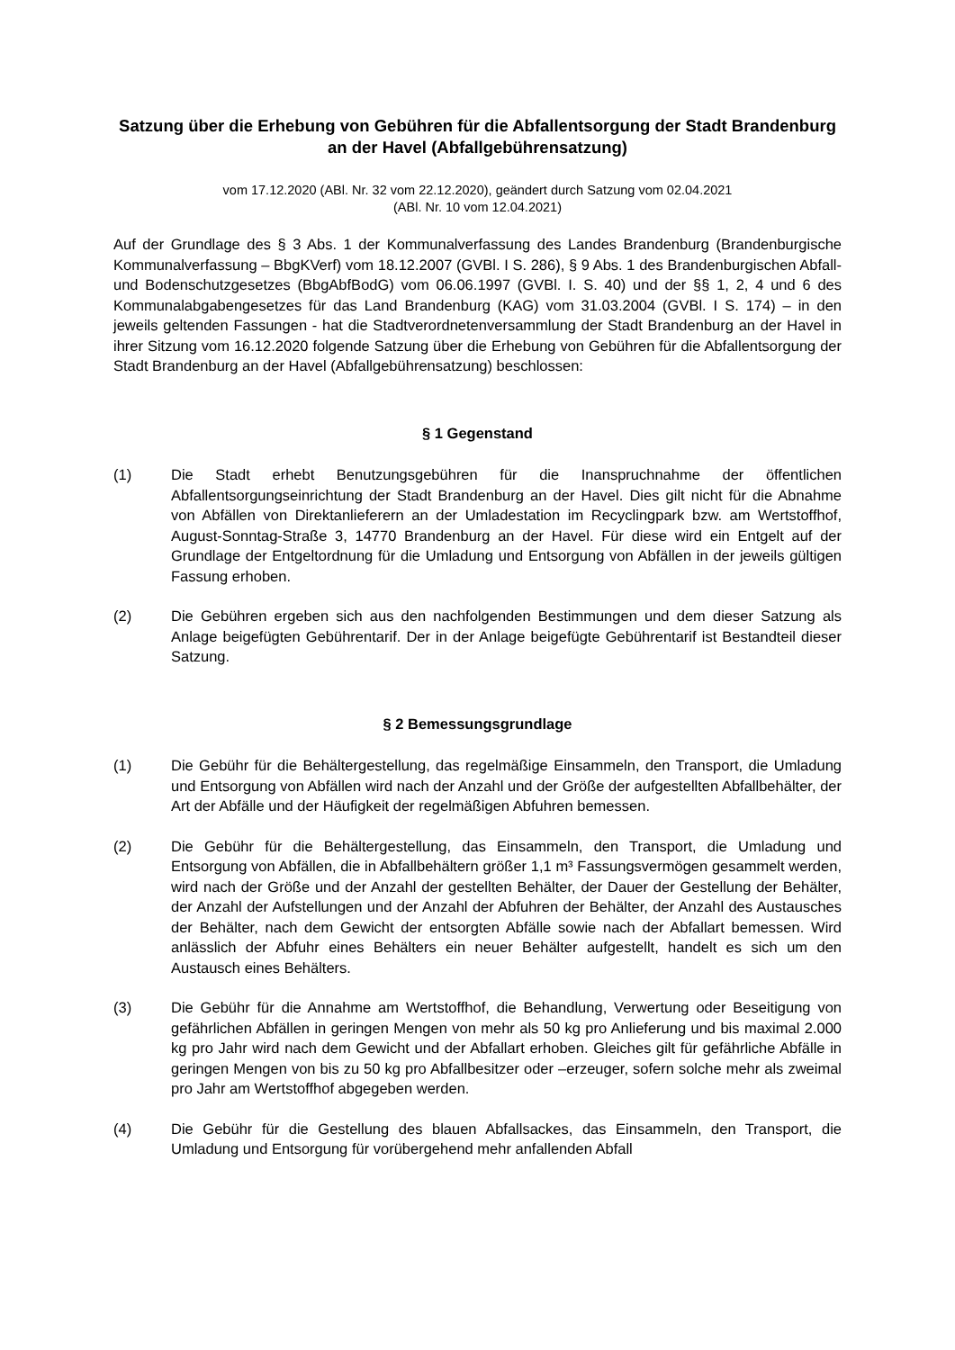Satzung über die Erhebung von Gebühren für die Abfallentsorgung der Stadt Brandenburg an der Havel (Abfallgebührensatzung)
vom 17.12.2020 (ABl. Nr. 32 vom 22.12.2020), geändert durch Satzung vom 02.04.2021
(ABl. Nr. 10 vom 12.04.2021)
Auf der Grundlage des § 3 Abs. 1 der Kommunalverfassung des Landes Brandenburg (Brandenburgische Kommunalverfassung – BbgKVerf) vom 18.12.2007 (GVBl. I S. 286), § 9 Abs. 1 des Brandenburgischen Abfall- und Bodenschutzgesetzes (BbgAbfBodG) vom 06.06.1997 (GVBl. I. S. 40) und der §§ 1, 2, 4 und 6 des Kommunalabgabengesetzes für das Land Brandenburg (KAG) vom 31.03.2004 (GVBl. I S. 174) – in den jeweils geltenden Fassungen - hat die Stadtverordnetenversammlung der Stadt Brandenburg an der Havel in ihrer Sitzung vom 16.12.2020 folgende Satzung über die Erhebung von Gebühren für die Abfallentsorgung der Stadt Brandenburg an der Havel (Abfallgebührensatzung) beschlossen:
§ 1 Gegenstand
(1) Die Stadt erhebt Benutzungsgebühren für die Inanspruchnahme der öffentlichen Abfallentsorgungseinrichtung der Stadt Brandenburg an der Havel. Dies gilt nicht für die Abnahme von Abfällen von Direktanlieferern an der Umladestation im Recyclingpark bzw. am Wertstoffhof, August-Sonntag-Straße 3, 14770 Brandenburg an der Havel. Für diese wird ein Entgelt auf der Grundlage der Entgeltordnung für die Umladung und Entsorgung von Abfällen in der jeweils gültigen Fassung erhoben.
(2) Die Gebühren ergeben sich aus den nachfolgenden Bestimmungen und dem dieser Satzung als Anlage beigefügten Gebührentarif. Der in der Anlage beigefügte Gebührentarif ist Bestandteil dieser Satzung.
§ 2 Bemessungsgrundlage
(1) Die Gebühr für die Behältergestellung, das regelmäßige Einsammeln, den Transport, die Umladung und Entsorgung von Abfällen wird nach der Anzahl und der Größe der aufgestellten Abfallbehälter, der Art der Abfälle und der Häufigkeit der regelmäßigen Abfuhren bemessen.
(2) Die Gebühr für die Behältergestellung, das Einsammeln, den Transport, die Umladung und Entsorgung von Abfällen, die in Abfallbehältern größer 1,1 m³ Fassungsvermögen gesammelt werden, wird nach der Größe und der Anzahl der gestellten Behälter, der Dauer der Gestellung der Behälter, der Anzahl der Aufstellungen und der Anzahl der Abfuhren der Behälter, der Anzahl des Austausches der Behälter, nach dem Gewicht der entsorgten Abfälle sowie nach der Abfallart bemessen. Wird anlässlich der Abfuhr eines Behälters ein neuer Behälter aufgestellt, handelt es sich um den Austausch eines Behälters.
(3) Die Gebühr für die Annahme am Wertstoffhof, die Behandlung, Verwertung oder Beseitigung von gefährlichen Abfällen in geringen Mengen von mehr als 50 kg pro Anlieferung und bis maximal 2.000 kg pro Jahr wird nach dem Gewicht und der Abfallart erhoben. Gleiches gilt für gefährliche Abfälle in geringen Mengen von bis zu 50 kg pro Abfallbesitzer oder –erzeuger, sofern solche mehr als zweimal pro Jahr am Wertstoffhof abgegeben werden.
(4) Die Gebühr für die Gestellung des blauen Abfallsackes, das Einsammeln, den Transport, die Umladung und Entsorgung für vorübergehend mehr anfallenden Abfall